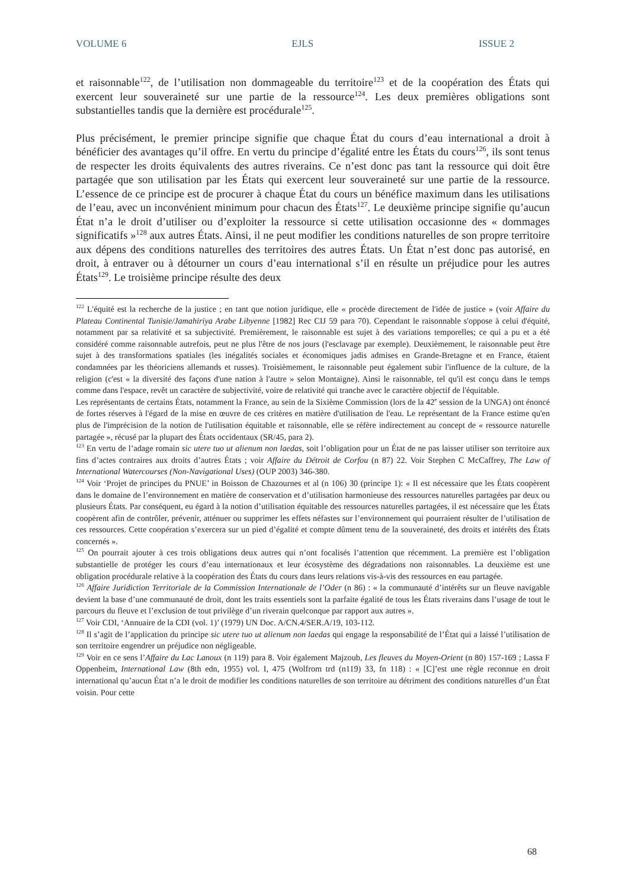VOLUME 6 EJLS ISSUE 2
et raisonnable<sup>122</sup>, de l’utilisation non dommageable du territoire<sup>123</sup> et de la coopération des États qui exercent leur souveraineté sur une partie de la ressource<sup>124</sup>. Les deux premières obligations sont substantielles tandis que la dernière est procédurale<sup>125</sup>.
Plus précisément, le premier principe signifie que chaque État du cours d’eau international a droit à bénéficier des avantages qu’il offre. En vertu du principe d’égalité entre les États du cours<sup>126</sup>, ils sont tenus de respecter les droits équivalents des autres riverains. Ce n’est donc pas tant la ressource qui doit être partagée que son utilisation par les États qui exercent leur souveraineté sur une partie de la ressource. L’essence de ce principe est de procurer à chaque État du cours un bénéfice maximum dans les utilisations de l’eau, avec un inconvénient minimum pour chacun des États<sup>127</sup>. Le deuxième principe signifie qu’aucun État n’a le droit d’utiliser ou d’exploiter la ressource si cette utilisation occasionne des « dommages significatifs »<sup>128</sup> aux autres États. Ainsi, il ne peut modifier les conditions naturelles de son propre territoire aux dépens des conditions naturelles des territoires des autres États. Un État n’est donc pas autorisé, en droit, à entraver ou à détourner un cours d’eau international s’il en résulte un préjudice pour les autres États<sup>129</sup>. Le troisième principe résulte des deux
<sup>122</sup> L'équité est la recherche de la justice ; en tant que notion juridique, elle « procède directement de l'idée de justice » (voir Affaire du Plateau Continental Tunisie/Jamahiriya Arabe Libyenne [1982] Rec CIJ 59 para 70). Cependant le raisonnable s'oppose à celui d'équité, notamment par sa relativité et sa subjectivité. Premièrement, le raisonnable est sujet à des variations temporelles; ce qui a pu et a été considéré comme raisonnable autrefois, peut ne plus l'être de nos jours (l'esclavage par exemple). Deuxièmement, le raisonnable peut être sujet à des transformations spatiales (les inégalités sociales et économiques jadis admises en Grande-Bretagne et en France, étaient condamnées par les théoriciens allemands et russes). Troisièmement, le raisonnable peut également subir l'influence de la culture, de la religion (c'est « la diversité des façons d'une nation à l'autre » selon Montaigne). Ainsi le raisonnable, tel qu'il est conçu dans le temps comme dans l'espace, revêt un caractère de subjectivité, voire de relativité qui tranche avec le caractère objectif de l'équitable.
Les représentants de certains États, notamment la France, au sein de la Sixième Commission (lors de la 42<sup>e</sup> session de la UNGA) ont énoncé de fortes réserves à l'égard de la mise en œuvre de ces critères en matière d'utilisation de l'eau. Le représentant de la France estime qu'en plus de l'imprécision de la notion de l'utilisation équitable et raisonnable, elle se réfère indirectement au concept de « ressource naturelle partagée », récusé par la plupart des États occidentaux (SR/45, para 2).
<sup>123</sup> En vertu de l’adage romain sic utere tuo ut alienum non laedas, soit l’obligation pour un État de ne pas laisser utiliser son territoire aux fins d’actes contraires aux droits d’autres États ; voir Affaire du Détroit de Corfou (n 87) 22. Voir Stephen C McCaffrey, The Law of International Watercourses (Non-Navigational Uses) (OUP 2003) 346-380.
<sup>124</sup> Voir ‘Projet de principes du PNUE’ in Boisson de Chazournes et al (n 106) 30 (principe 1): « Il est nécessaire que les États coopèrent dans le domaine de l’environnement en matière de conservation et d’utilisation harmonieuse des ressources naturelles partagées par deux ou plusieurs États. Par conséquent, eu égard à la notion d’utilisation équitable des ressources naturelles partagées, il est nécessaire que les États coopèrent afin de contrôler, prévenir, atténuer ou supprimer les effets néfastes sur l’environnement qui pourraient résulter de l’utilisation de ces ressources. Cette coopération s’exercera sur un pied d’égalité et compte dûment tenu de la souveraineté, des droits et intérêts des États concernés ».
<sup>125</sup> On pourrait ajouter à ces trois obligations deux autres qui n’ont focalisés l’attention que récemment. La première est l’obligation substantielle de protéger les cours d’eau internationaux et leur écosystème des dégradations non raisonnables. La deuxième est une obligation procédurale relative à la coopération des États du cours dans leurs relations vis-à-vis des ressources en eau partagée.
<sup>126</sup> Affaire Juridiction Territoriale de la Commission Internationale de l’Oder (n 86) : « la communauté d’intérêts sur un fleuve navigable devient la base d’une communauté de droit, dont les traits essentiels sont la parfaite égalité de tous les États riverains dans l’usage de tout le parcours du fleuve et l’exclusion de tout privilège d’un riverain quelconque par rapport aux autres ».
<sup>127</sup> Voir CDI, ‘Annuaire de la CDI (vol. 1)’ (1979) UN Doc. A/CN.4/SER.A/19, 103-112.
<sup>128</sup> Il s’agit de l’application du principe sic utere tuo ut alienum non laedas qui engage la responsabilité de l’État qui a laissé l’utilisation de son territoire engendrer un préjudice non négligeable.
<sup>129</sup> Voir en ce sens l’Affaire du Lac Lanoux (n 119) para 8. Voir également Majzoub, Les fleuves du Moyen-Orient (n 80) 157-169 ; Lassa F Oppenheim, International Law (8th edn, 1955) vol. I, 475 (Wolfrom trd (n119) 33, fn 118) : « [C]’est une règle reconnue en droit international qu’aucun État n’a le droit de modifier les conditions naturelles de son territoire au détriment des conditions naturelles d’un État voisin. Pour cette
68